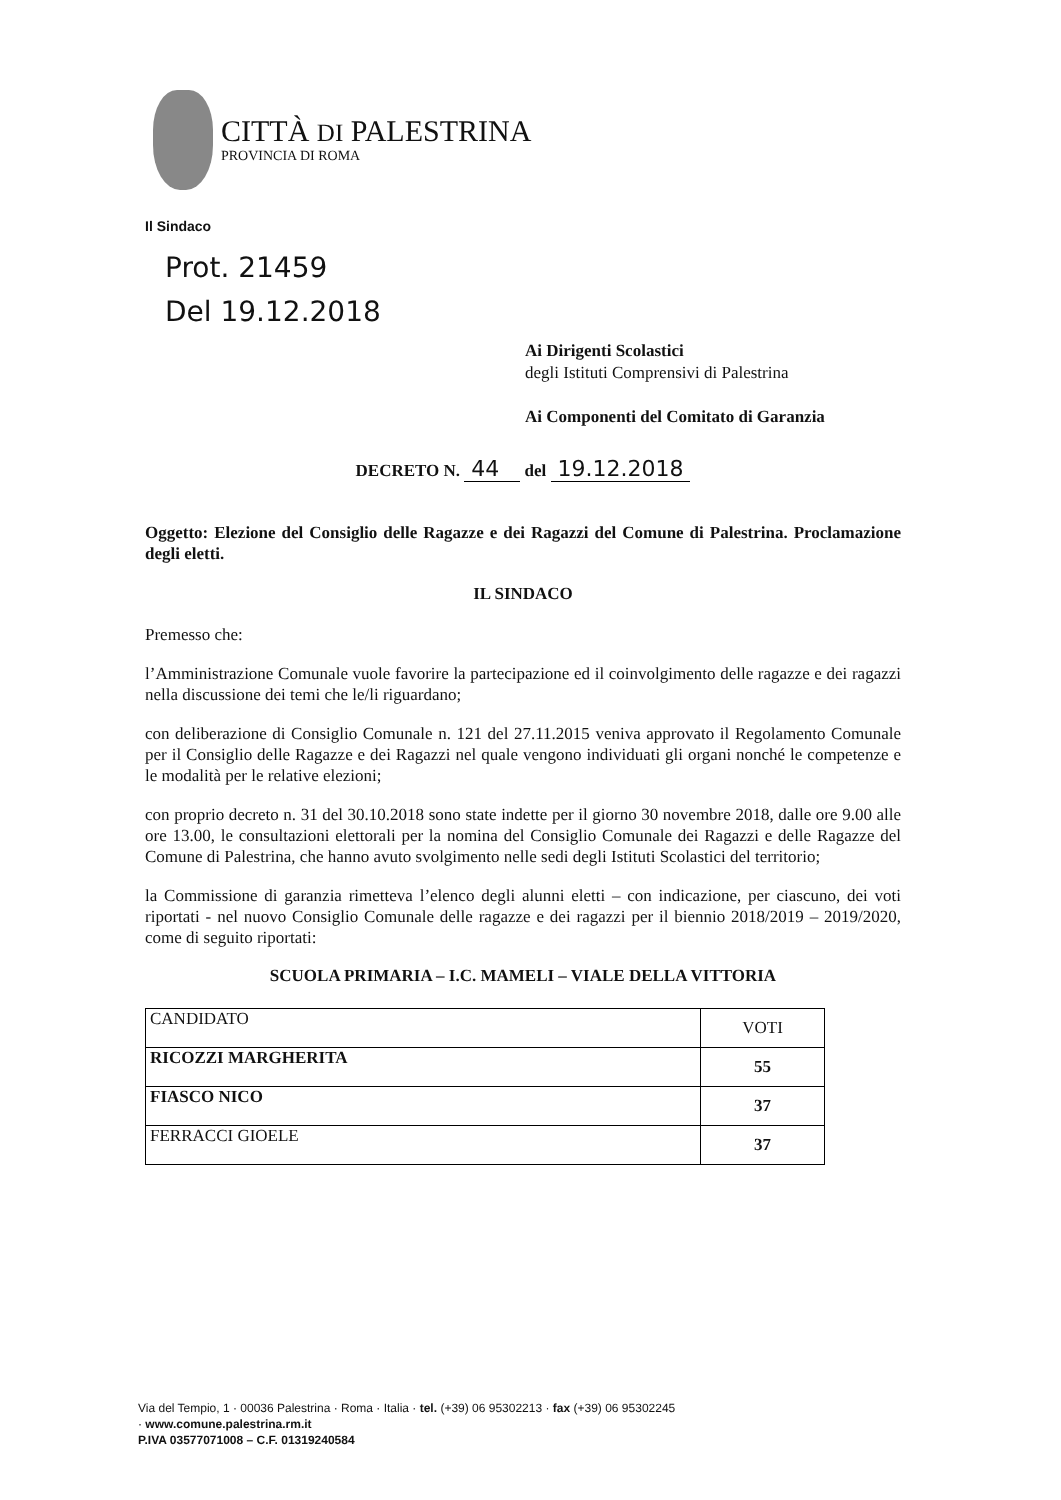CITTÀ DI PALESTRINA
PROVINCIA DI ROMA
Il Sindaco
Prot. 21459
Del 19.12.2018
Ai Dirigenti Scolastici
degli Istituti Comprensivi di Palestrina
Ai Componenti del Comitato di Garanzia
DECRETO N. 44 del 19.12.2018
Oggetto: Elezione del Consiglio delle Ragazze e dei Ragazzi del Comune di Palestrina. Proclamazione degli eletti.
IL SINDACO
Premesso che:
l’Amministrazione Comunale vuole favorire la partecipazione ed il coinvolgimento delle ragazze e dei ragazzi nella discussione dei temi che le/li riguardano;
con deliberazione di Consiglio Comunale n. 121 del 27.11.2015 veniva approvato il Regolamento Comunale per il Consiglio delle Ragazze e dei Ragazzi nel quale vengono individuati gli organi nonché le competenze e le modalità per le relative elezioni;
con proprio decreto n. 31 del 30.10.2018 sono state indette per il giorno 30 novembre 2018, dalle ore 9.00 alle ore 13.00, le consultazioni elettorali per la nomina del Consiglio Comunale dei Ragazzi e delle Ragazze del Comune di Palestrina, che hanno avuto svolgimento nelle sedi degli Istituti Scolastici del territorio;
la Commissione di garanzia rimetteva l’elenco degli alunni eletti – con indicazione, per ciascuno, dei voti riportati - nel nuovo Consiglio Comunale delle ragazze e dei ragazzi per il biennio 2018/2019 – 2019/2020, come di seguito riportati:
SCUOLA PRIMARIA – I.C. MAMELI – VIALE DELLA VITTORIA
| CANDIDATO | VOTI |
| --- | --- |
| RICOZZI MARGHERITA | 55 |
| FIASCO NICO | 37 |
| FERRACCI GIOELE | 37 |
Via del Tempio, 1 · 00036 Palestrina · Roma · Italia · tel. (+39) 06 95302213 · fax (+39) 06 95302245
· www.comune.palestrina.rm.it
P.IVA 03577071008 – C.F. 01319240584